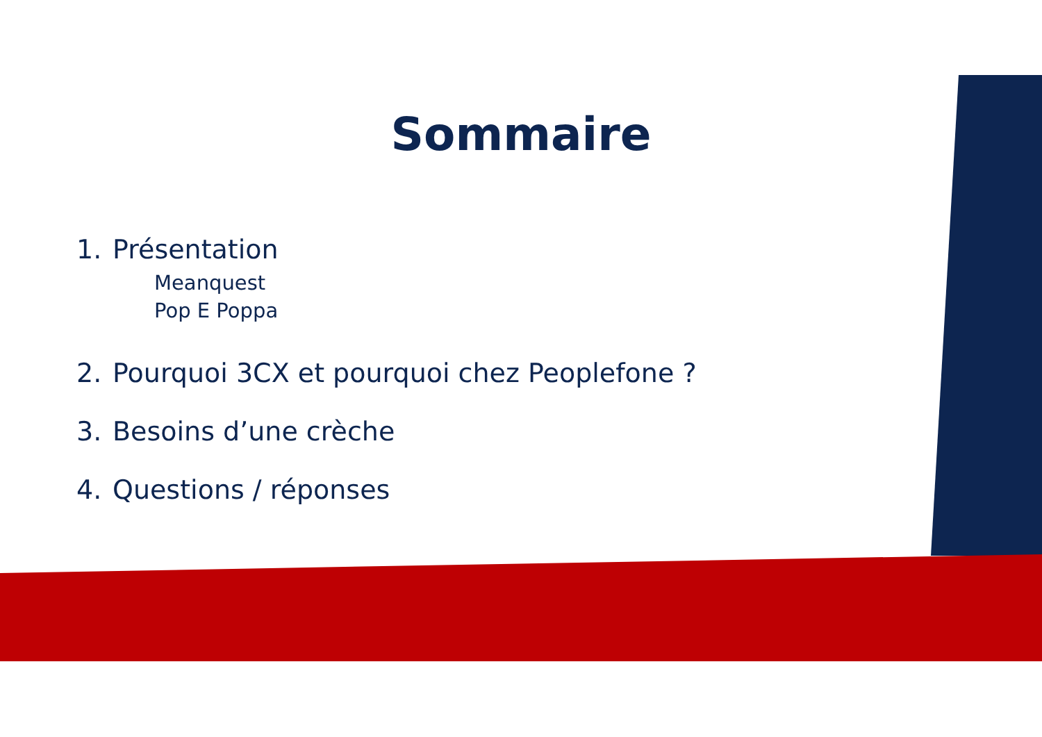Sommaire
1. Présentation
Meanquest
Pop E Poppa
2. Pourquoi 3CX et pourquoi chez Peoplefone ?
3. Besoins d’une crèche
4. Questions / réponses